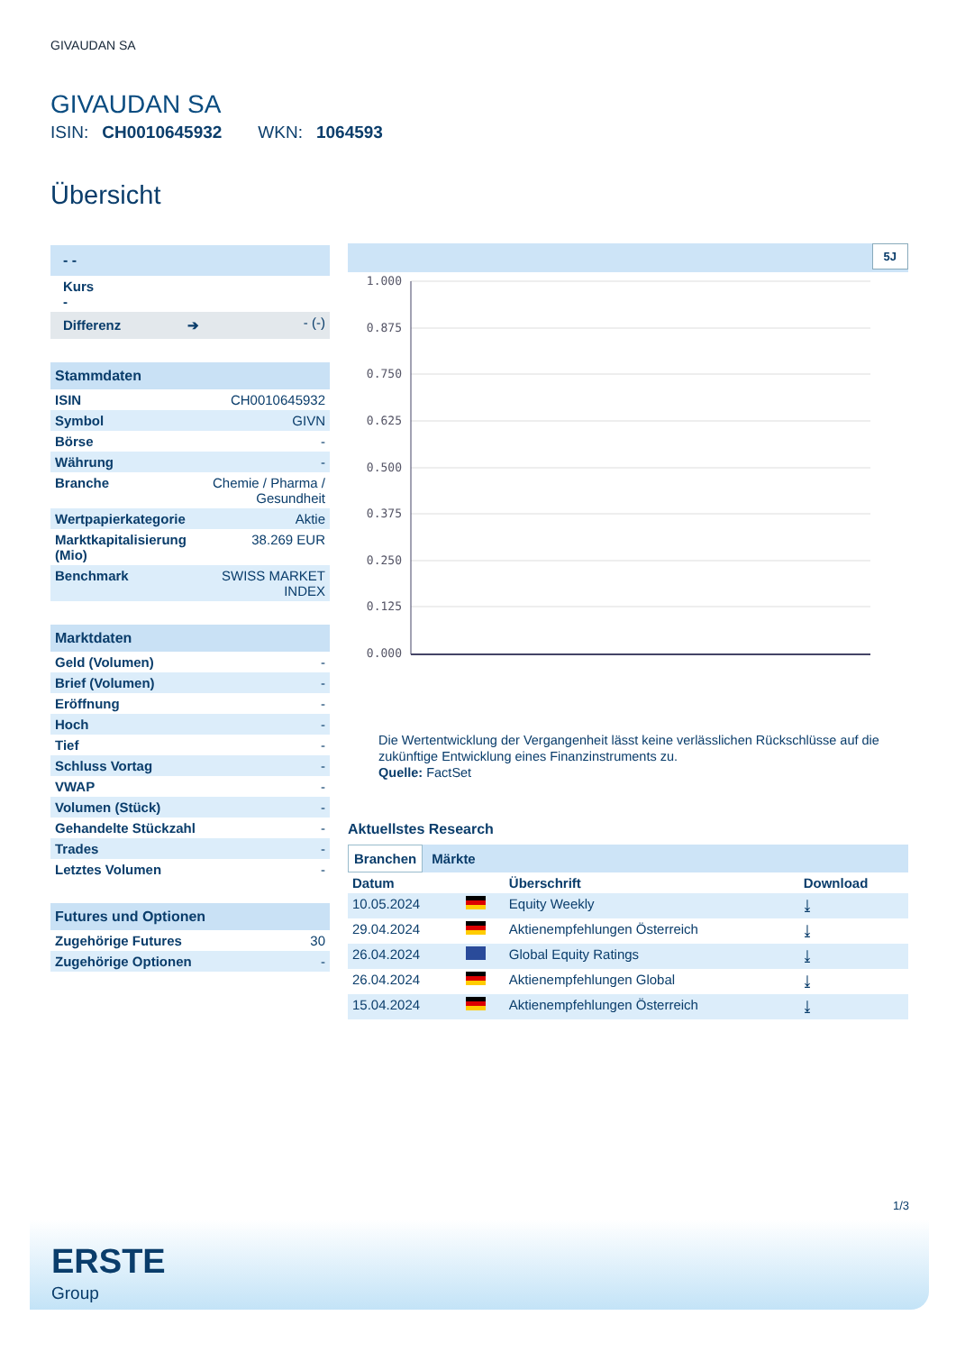GIVAUDAN SA
GIVAUDAN SA
ISIN: CH0010645932 WKN: 1064593
Übersicht
| - - | |
| Kurs - | |
| Differenz ➔ | - (-) |
| Stammdaten | |
| ISIN | CH0010645932 |
| Symbol | GIVN |
| Börse | - |
| Währung | - |
| Branche | Chemie / Pharma / Gesundheit |
| Wertpapierkategorie | Aktie |
| Marktkapitalisierung (Mio) | 38.269 EUR |
| Benchmark | SWISS MARKET INDEX |
| Marktdaten | |
| Geld (Volumen) | - |
| Brief (Volumen) | - |
| Eröffnung | - |
| Hoch | - |
| Tief | - |
| Schluss Vortag | - |
| VWAP | - |
| Volumen (Stück) | - |
| Gehandelte Stückzahl | - |
| Trades | - |
| Letztes Volumen | - |
| Futures und Optionen | |
| Zugehörige Futures | 30 |
| Zugehörige Optionen | - |
5J
1.000
0.875
0.750
0.625
0.500
0.375
0.250
0.125
0.000
Die Wertentwicklung der Vergangenheit lässt keine verlässlichen Rückschlüsse auf die zukünftige Entwicklung eines Finanzinstruments zu.
Quelle: FactSet
Aktuellstes Research
Branchen Märkte
| Datum | | Überschrift | Download |
| --- | --- | --- | --- |
| 10.05.2024 | | Equity Weekly | ⤓ |
| 29.04.2024 | | Aktienempfehlungen Österreich | ⤓ |
| 26.04.2024 | | Global Equity Ratings | ⤓ |
| 26.04.2024 | | Aktienempfehlungen Global | ⤓ |
| 15.04.2024 | | Aktienempfehlungen Österreich | ⤓ |
1/3
ERSTE
Group